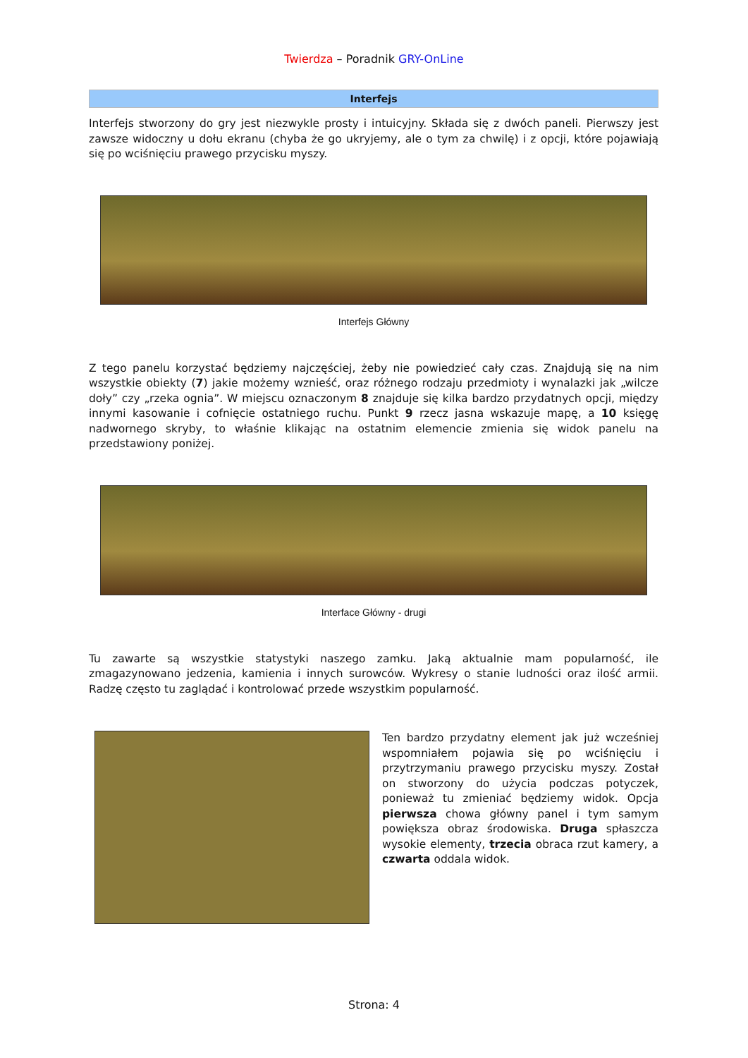Twierdza – Poradnik GRY-OnLine
Interfejs
Interfejs stworzony do gry jest niezwykle prosty i intuicyjny. Składa się z dwóch paneli. Pierwszy jest zawsze widoczny u dołu ekranu (chyba że go ukryjemy, ale o tym za chwilę) i z opcji, które pojawiają się po wciśnięciu prawego przycisku myszy.
Interfejs Główny
Z tego panelu korzystać będziemy najczęściej, żeby nie powiedzieć cały czas. Znajdują się na nim wszystkie obiekty (7) jakie możemy wznieść, oraz różnego rodzaju przedmioty i wynalazki jak „wilcze doły” czy „rzeka ognia”. W miejscu oznaczonym 8 znajduje się kilka bardzo przydatnych opcji, między innymi kasowanie i cofnięcie ostatniego ruchu. Punkt 9 rzecz jasna wskazuje mapę, a 10 księgę nadwornego skryby, to właśnie klikając na ostatnim elemencie zmienia się widok panelu na przedstawiony poniżej.
Interface Główny - drugi
Tu zawarte są wszystkie statystyki naszego zamku. Jaką aktualnie mam popularność, ile zmagazynowano jedzenia, kamienia i innych surowców. Wykresy o stanie ludności oraz ilość armii. Radzę często tu zaglądać i kontrolować przede wszystkim popularność.
Ten bardzo przydatny element jak już wcześniej wspomniałem pojawia się po wciśnięciu i przytrzymaniu prawego przycisku myszy. Został on stworzony do użycia podczas potyczek, ponieważ tu zmieniać będziemy widok. Opcja pierwsza chowa główny panel i tym samym powiększa obraz środowiska. Druga spłaszcza wysokie elementy, trzecia obraca rzut kamery, a czwarta oddala widok.
Strona: 4